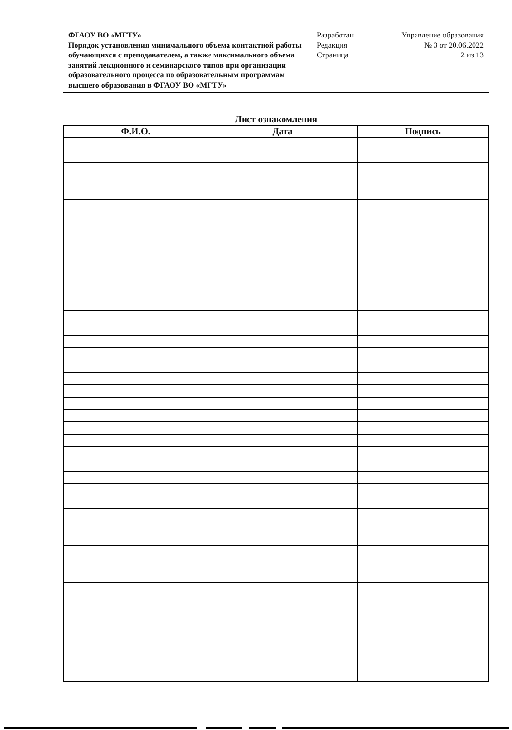ФГАОУ ВО «МГТУ»
Порядок установления минимального объема контактной работы обучающихся с преподавателем, а также максимального объема занятий лекционного и семинарского типов при организации образовательного процесса по образовательным программам высшего образования в ФГАОУ ВО «МГТУ»
Разработан
Редакция
Страница
Управление образования
№ 3 от 20.06.2022
2 из 13
Лист ознакомления
| Ф.И.О. | Дата | Подпись |
| --- | --- | --- |